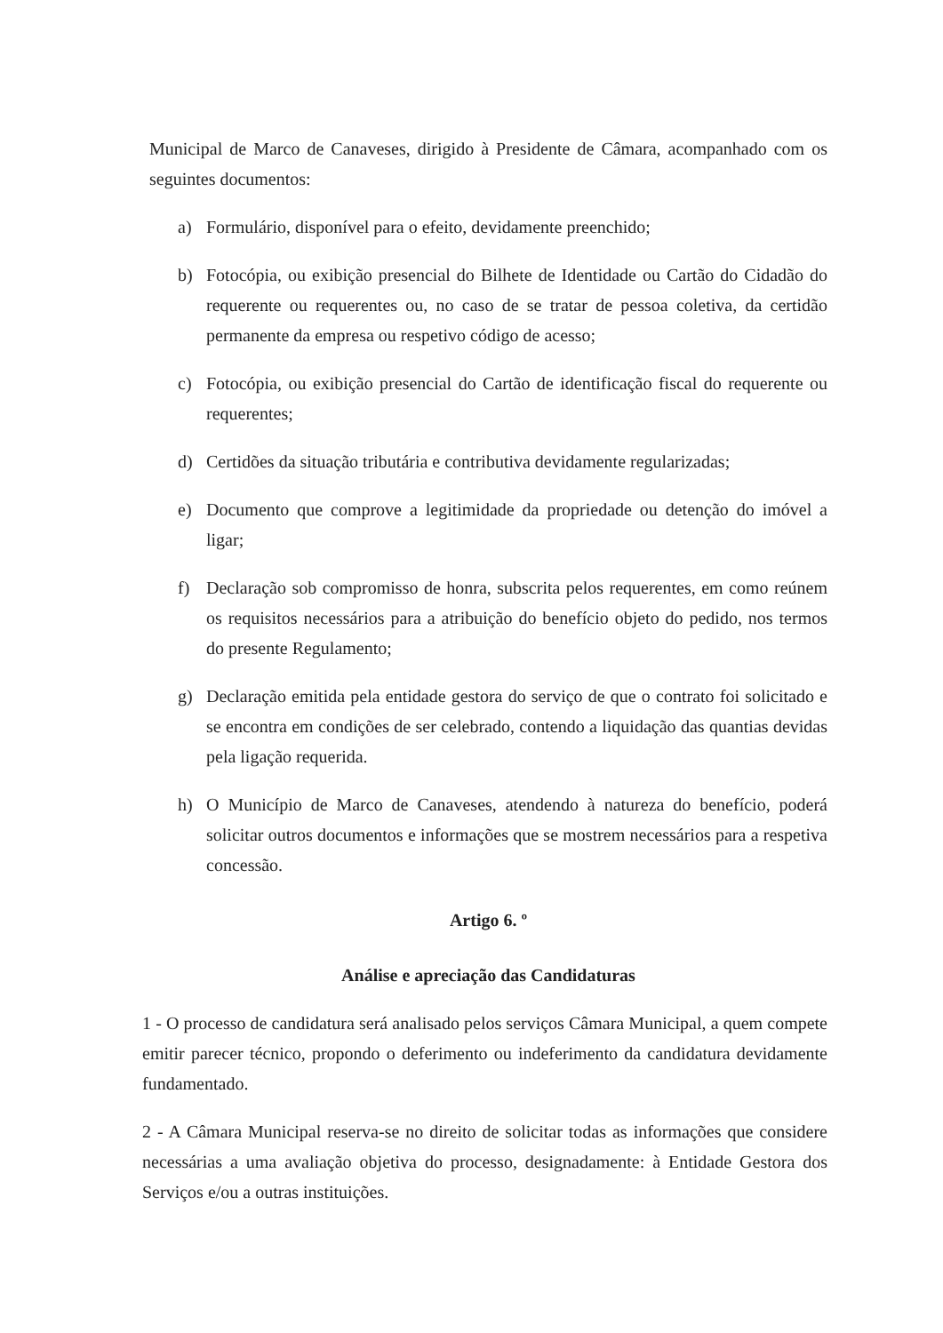Municipal de Marco de Canaveses, dirigido à Presidente de Câmara, acompanhado com os seguintes documentos:
a) Formulário, disponível para o efeito, devidamente preenchido;
b) Fotocópia, ou exibição presencial do Bilhete de Identidade ou Cartão do Cidadão do requerente ou requerentes ou, no caso de se tratar de pessoa coletiva, da certidão permanente da empresa ou respetivo código de acesso;
c) Fotocópia, ou exibição presencial do Cartão de identificação fiscal do requerente ou requerentes;
d) Certidões da situação tributária e contributiva devidamente regularizadas;
e) Documento que comprove a legitimidade da propriedade ou detenção do imóvel a ligar;
f) Declaração sob compromisso de honra, subscrita pelos requerentes, em como reúnem os requisitos necessários para a atribuição do benefício objeto do pedido, nos termos do presente Regulamento;
g) Declaração emitida pela entidade gestora do serviço de que o contrato foi solicitado e se encontra em condições de ser celebrado, contendo a liquidação das quantias devidas pela ligação requerida.
h) O Município de Marco de Canaveses, atendendo à natureza do benefício, poderá solicitar outros documentos e informações que se mostrem necessários para a respetiva concessão.
Artigo 6. º
Análise e apreciação das Candidaturas
1 - O processo de candidatura será analisado pelos serviços Câmara Municipal, a quem compete emitir parecer técnico, propondo o deferimento ou indeferimento da candidatura devidamente fundamentado.
2 - A Câmara Municipal reserva-se no direito de solicitar todas as informações que considere necessárias a uma avaliação objetiva do processo, designadamente: à Entidade Gestora dos Serviços e/ou a outras instituições.